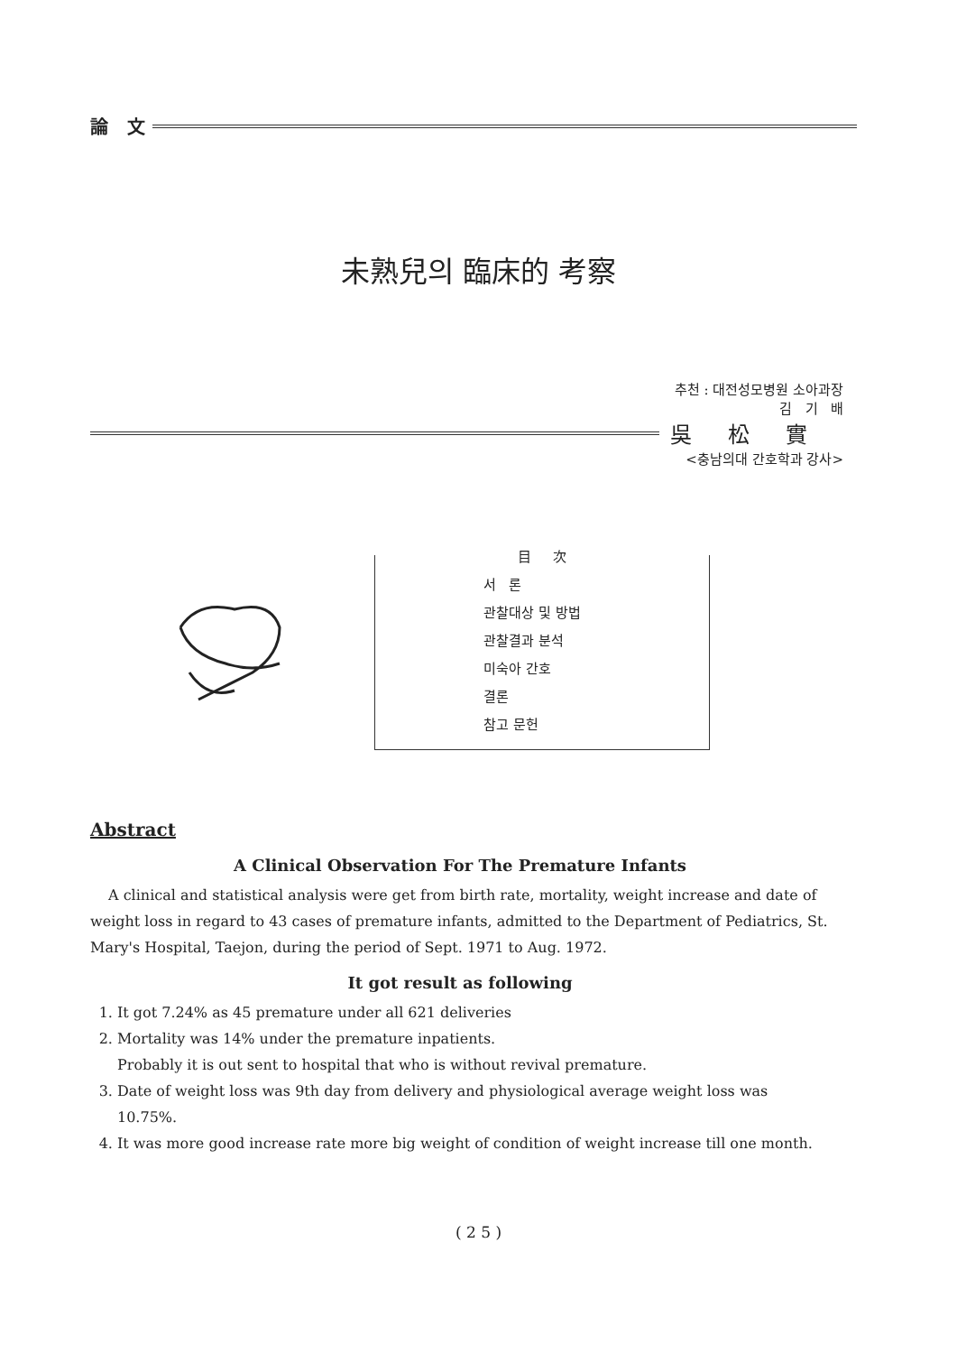論 文
未熟兒의 臨床的 考察
추천 : 대전성모병원 소아과장
김 기 배
吳松實
<충남의대 간호학과 강사>
目 次
서 론
관찰대상 및 방법
관찰결과 분석
미숙아 간호
결론
참고 문헌
Abstract
A Clinical Observation For The Premature Infants
A clinical and statistical analysis were get from birth rate, mortality, weight increase and date of weight loss in regard to 43 cases of premature infants, admitted to the Department of Pediatrics, St. Mary's Hospital, Taejon, during the period of Sept. 1971 to Aug. 1972.
It got result as following
1. It got 7.24% as 45 premature under all 621 deliveries
2. Mortality was 14% under the premature inpatients.
Probably it is out sent to hospital that who is without revival premature.
3. Date of weight loss was 9th day from delivery and physiological average weight loss was 10.75%.
4. It was more good increase rate more big weight of condition of weight increase till one month.
( 2 5 )